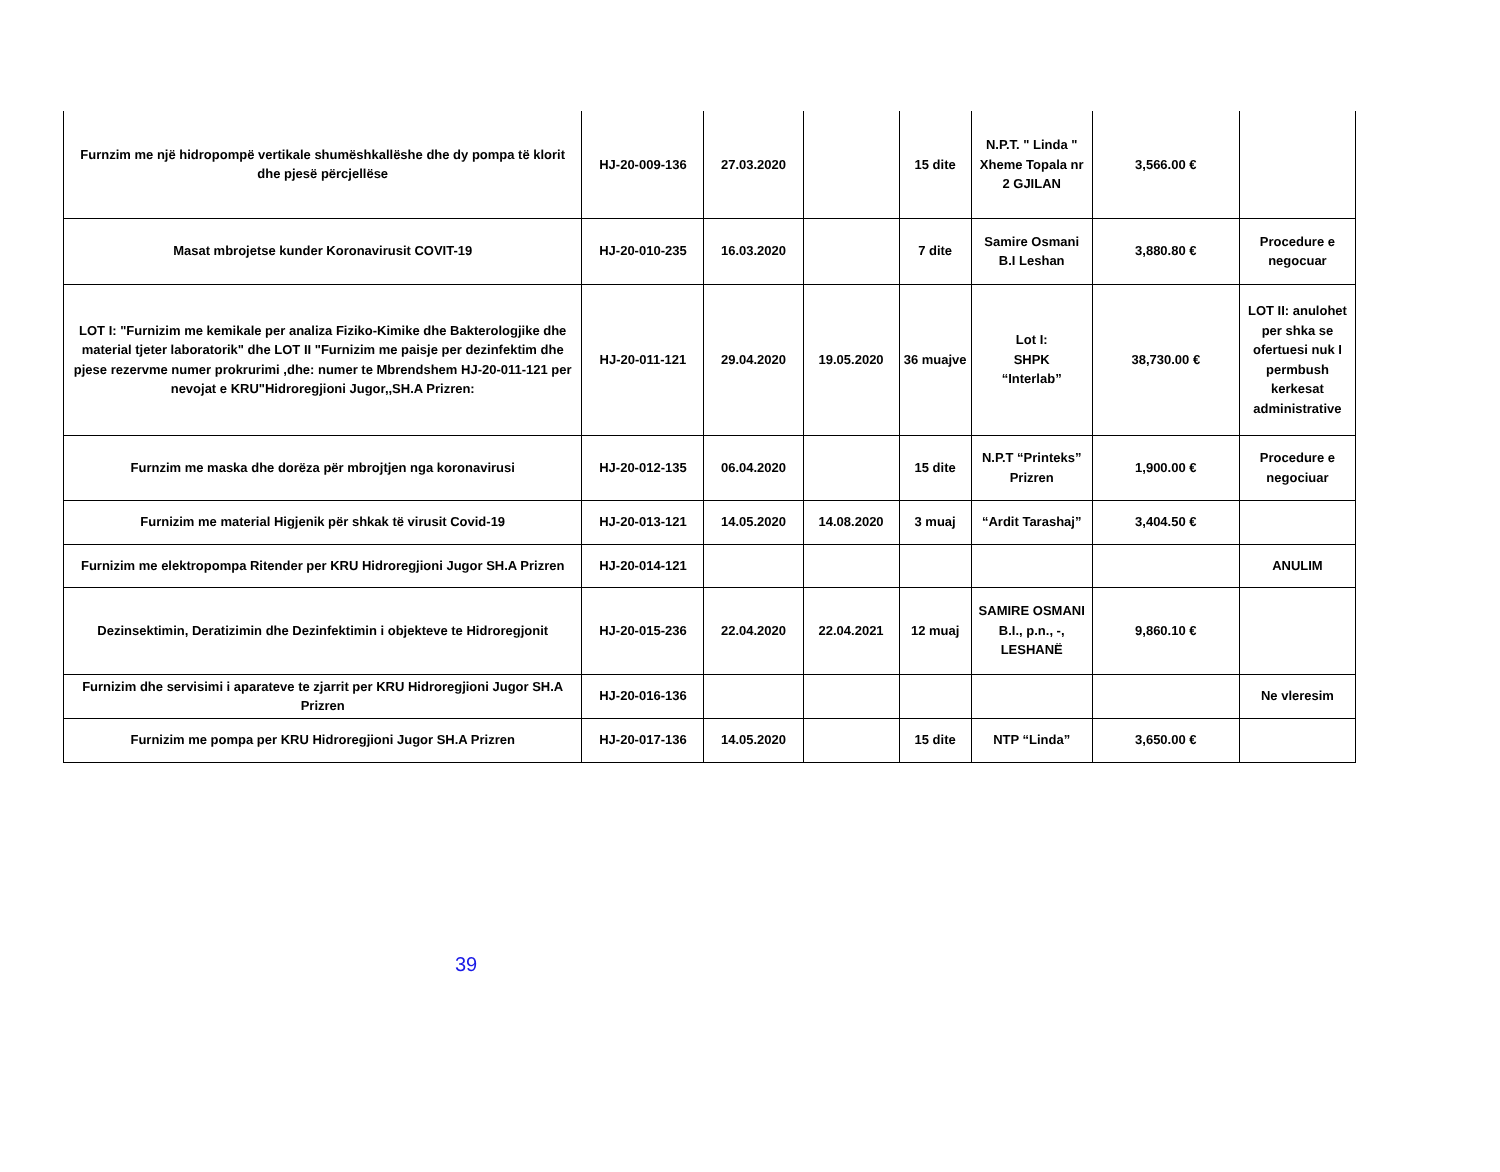| Furnzim me një hidropompë vertikale shumëshkallëshe dhe dy pompa të klorit dhe pjesë përcjellëse | HJ-20-009-136 | 27.03.2020 | | 15 dite | N.P.T. " Linda " Xheme Topala nr 2 GJILAN | 3,566.00 € | |
| Masat mbrojetse kunder Koronavirusit COVIT-19 | HJ-20-010-235 | 16.03.2020 | | 7 dite | Samire Osmani B.I Leshan | 3,880.80 € | Procedure e negocuar |
| LOT I: "Furnizim me kemikale per analiza Fiziko-Kimike dhe Bakterologjike dhe material tjeter laboratorik" dhe LOT II "Furnizim me paisje per dezinfektim dhe pjese rezervme numer prokrurimi ,dhe: numer te Mbrendshem HJ-20-011-121 per nevojat e KRU"Hidroregjioni Jugor,,SH.A Prizren: | HJ-20-011-121 | 29.04.2020 | 19.05.2020 | 36 muajve | Lot I: SHPK “Interlab” | 38,730.00 € | LOT II: anulohet per shka se ofertuesi nuk I permbush kerkesat administrative |
| Furnzim me maska dhe dorëza për mbrojtjen nga koronavirusi | HJ-20-012-135 | 06.04.2020 | | 15 dite | N.P.T “Printeks” Prizren | 1,900.00 € | Procedure e negociuar |
| Furnizim me material Higjenik për shkak të virusit Covid-19 | HJ-20-013-121 | 14.05.2020 | 14.08.2020 | 3 muaj | “Ardit Tarashaj” | 3,404.50 € | |
| Furnizim me elektropompa Ritender per KRU Hidroregjioni Jugor SH.A Prizren | HJ-20-014-121 | | | | | | ANULIM |
| Dezinsektimin, Deratizimin dhe Dezinfektimin i objekteve te Hidroregjonit | HJ-20-015-236 | 22.04.2020 | 22.04.2021 | 12 muaj | SAMIRE OSMANI B.I., p.n., -, LESHANË | 9,860.10 € | |
| Furnizim dhe servisimi i aparateve te zjarrit per KRU Hidroregjioni Jugor SH.A Prizren | HJ-20-016-136 | | | | | | Ne vleresim |
| Furnizim me pompa per KRU Hidroregjioni Jugor SH.A Prizren | HJ-20-017-136 | 14.05.2020 | | 15 dite | NTP “Linda” | 3,650.00 € | |
39